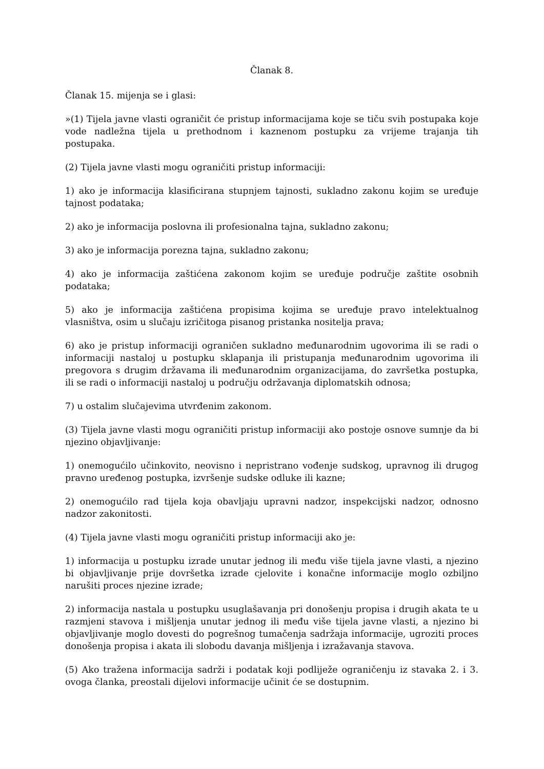Članak 8.
Članak 15. mijenja se i glasi:
»(1) Tijela javne vlasti ograničit će pristup informacijama koje se tiču svih postupaka koje vode nadležna tijela u prethodnom i kaznenom postupku za vrijeme trajanja tih postupaka.
(2) Tijela javne vlasti mogu ograničiti pristup informaciji:
1) ako je informacija klasificirana stupnjem tajnosti, sukladno zakonu kojim se uređuje tajnost podataka;
2) ako je informacija poslovna ili profesionalna tajna, sukladno zakonu;
3) ako je informacija porezna tajna, sukladno zakonu;
4) ako je informacija zaštićena zakonom kojim se uređuje područje zaštite osobnih podataka;
5) ako je informacija zaštićena propisima kojima se uređuje pravo intelektualnog vlasništva, osim u slučaju izričitoga pisanog pristanka nositelja prava;
6) ako je pristup informaciji ograničen sukladno međunarodnim ugovorima ili se radi o informaciji nastaloj u postupku sklapanja ili pristupanja međunarodnim ugovorima ili pregovora s drugim državama ili međunarodnim organizacijama, do završetka postupka, ili se radi o informaciji nastaloj u području održavanja diplomatskih odnosa;
7) u ostalim slučajevima utvrđenim zakonom.
(3) Tijela javne vlasti mogu ograničiti pristup informaciji ako postoje osnove sumnje da bi njezino objavljivanje:
1) onemogućilo učinkovito, neovisno i nepristrano vođenje sudskog, upravnog ili drugog pravno uređenog postupka, izvršenje sudske odluke ili kazne;
2) onemogućilo rad tijela koja obavljaju upravni nadzor, inspekcijski nadzor, odnosno nadzor zakonitosti.
(4) Tijela javne vlasti mogu ograničiti pristup informaciji ako je:
1) informacija u postupku izrade unutar jednog ili među više tijela javne vlasti, a njezino bi objavljivanje prije dovršetka izrade cjelovite i konačne informacije moglo ozbiljno narušiti proces njezine izrade;
2) informacija nastala u postupku usuglašavanja pri donošenju propisa i drugih akata te u razmjeni stavova i mišljenja unutar jednog ili među više tijela javne vlasti, a njezino bi objavljivanje moglo dovesti do pogrešnog tumačenja sadržaja informacije, ugroziti proces donošenja propisa i akata ili slobodu davanja mišljenja i izražavanja stavova.
(5) Ako tražena informacija sadrži i podatak koji podliježe ograničenju iz stavaka 2. i 3. ovoga članka, preostali dijelovi informacije učinit će se dostupnim.